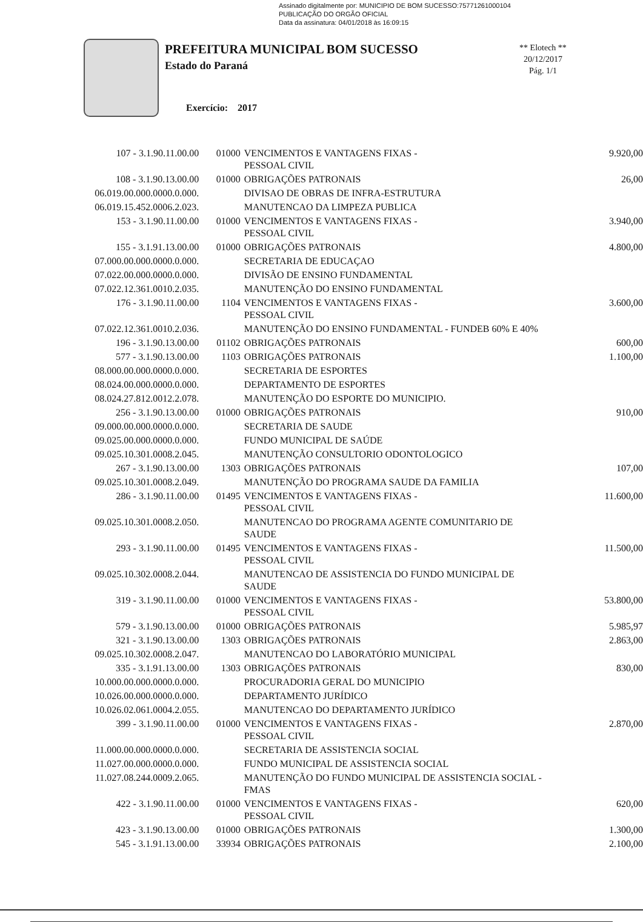Assinado digitalmente por: MUNICIPIO DE BOM SUCESSO:75771261000104
PUBLICAÇÃO DO ORGÃO OFICIAL
Data da assinatura: 04/01/2018 às 16:09:15
PREFEITURA MUNICIPAL BOM SUCESSO
Estado do Paraná
Exercício: 2017
** Elotech **
20/12/2017
Pág. 1/1
| 107 - 3.1.90.11.00.00 | 01000 | VENCIMENTOS E VANTAGENS FIXAS - PESSOAL CIVIL | 9.920,00 |
| 108 - 3.1.90.13.00.00 | 01000 | OBRIGAÇÕES PATRONAIS | 26,00 |
| 06.019.00.000.0000.0.000. | | DIVISAO DE OBRAS DE INFRA-ESTRUTURA | |
| 06.019.15.452.0006.2.023. | | MANUTENCAO DA LIMPEZA PUBLICA | |
| 153 - 3.1.90.11.00.00 | 01000 | VENCIMENTOS E VANTAGENS FIXAS - PESSOAL CIVIL | 3.940,00 |
| 155 - 3.1.91.13.00.00 | 01000 | OBRIGAÇÕES PATRONAIS | 4.800,00 |
| 07.000.00.000.0000.0.000. | | SECRETARIA DE EDUCAÇAO | |
| 07.022.00.000.0000.0.000. | | DIVISÃO DE ENSINO FUNDAMENTAL | |
| 07.022.12.361.0010.2.035. | | MANUTENÇÃO DO ENSINO FUNDAMENTAL | |
| 176 - 3.1.90.11.00.00 | 1104 | VENCIMENTOS E VANTAGENS FIXAS - PESSOAL CIVIL | 3.600,00 |
| 07.022.12.361.0010.2.036. | | MANUTENÇÃO DO ENSINO FUNDAMENTAL - FUNDEB 60% E 40% | |
| 196 - 3.1.90.13.00.00 | 01102 | OBRIGAÇÕES PATRONAIS | 600,00 |
| 577 - 3.1.90.13.00.00 | 1103 | OBRIGAÇÕES PATRONAIS | 1.100,00 |
| 08.000.00.000.0000.0.000. | | SECRETARIA DE ESPORTES | |
| 08.024.00.000.0000.0.000. | | DEPARTAMENTO DE ESPORTES | |
| 08.024.27.812.0012.2.078. | | MANUTENÇÃO DO ESPORTE DO MUNICIPIO. | |
| 256 - 3.1.90.13.00.00 | 01000 | OBRIGAÇÕES PATRONAIS | 910,00 |
| 09.000.00.000.0000.0.000. | | SECRETARIA DE SAUDE | |
| 09.025.00.000.0000.0.000. | | FUNDO MUNICIPAL DE SAÚDE | |
| 09.025.10.301.0008.2.045. | | MANUTENÇÃO CONSULTORIO ODONTOLOGICO | |
| 267 - 3.1.90.13.00.00 | 1303 | OBRIGAÇÕES PATRONAIS | 107,00 |
| 09.025.10.301.0008.2.049. | | MANUTENÇÃO DO PROGRAMA SAUDE DA FAMILIA | |
| 286 - 3.1.90.11.00.00 | 01495 | VENCIMENTOS E VANTAGENS FIXAS - PESSOAL CIVIL | 11.600,00 |
| 09.025.10.301.0008.2.050. | | MANUTENCAO DO PROGRAMA AGENTE COMUNITARIO DE SAUDE | |
| 293 - 3.1.90.11.00.00 | 01495 | VENCIMENTOS E VANTAGENS FIXAS - PESSOAL CIVIL | 11.500,00 |
| 09.025.10.302.0008.2.044. | | MANUTENCAO DE ASSISTENCIA DO FUNDO MUNICIPAL DE SAUDE | |
| 319 - 3.1.90.11.00.00 | 01000 | VENCIMENTOS E VANTAGENS FIXAS - PESSOAL CIVIL | 53.800,00 |
| 579 - 3.1.90.13.00.00 | 01000 | OBRIGAÇÕES PATRONAIS | 5.985,97 |
| 321 - 3.1.90.13.00.00 | 1303 | OBRIGAÇÕES PATRONAIS | 2.863,00 |
| 09.025.10.302.0008.2.047. | | MANUTENCAO DO LABORATÓRIO MUNICIPAL | |
| 335 - 3.1.91.13.00.00 | 1303 | OBRIGAÇÕES PATRONAIS | 830,00 |
| 10.000.00.000.0000.0.000. | | PROCURADORIA GERAL DO MUNICIPIO | |
| 10.026.00.000.0000.0.000. | | DEPARTAMENTO JURÍDICO | |
| 10.026.02.061.0004.2.055. | | MANUTENCAO DO DEPARTAMENTO JURÍDICO | |
| 399 - 3.1.90.11.00.00 | 01000 | VENCIMENTOS E VANTAGENS FIXAS - PESSOAL CIVIL | 2.870,00 |
| 11.000.00.000.0000.0.000. | | SECRETARIA DE ASSISTENCIA SOCIAL | |
| 11.027.00.000.0000.0.000. | | FUNDO MUNICIPAL DE ASSISTENCIA SOCIAL | |
| 11.027.08.244.0009.2.065. | | MANUTENÇÃO DO FUNDO MUNICIPAL DE ASSISTENCIA SOCIAL - FMAS | |
| 422 - 3.1.90.11.00.00 | 01000 | VENCIMENTOS E VANTAGENS FIXAS - PESSOAL CIVIL | 620,00 |
| 423 - 3.1.90.13.00.00 | 01000 | OBRIGAÇÕES PATRONAIS | 1.300,00 |
| 545 - 3.1.91.13.00.00 | 33934 | OBRIGAÇÕES PATRONAIS | 2.100,00 |